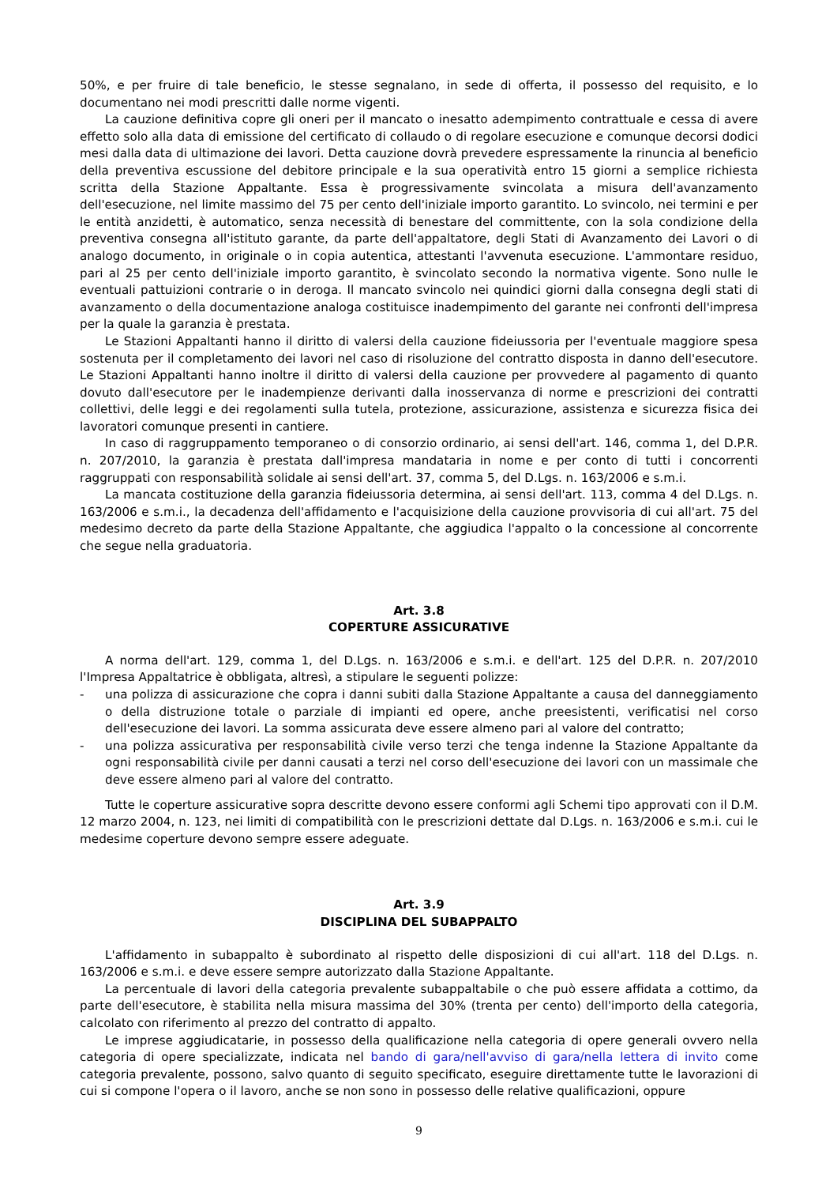50%, e per fruire di tale beneficio, le stesse segnalano, in sede di offerta, il possesso del requisito, e lo documentano nei modi prescritti dalle norme vigenti.
La cauzione definitiva copre gli oneri per il mancato o inesatto adempimento contrattuale e cessa di avere effetto solo alla data di emissione del certificato di collaudo o di regolare esecuzione e comunque decorsi dodici mesi dalla data di ultimazione dei lavori. Detta cauzione dovrà prevedere espressamente la rinuncia al beneficio della preventiva escussione del debitore principale e la sua operatività entro 15 giorni a semplice richiesta scritta della Stazione Appaltante. Essa è progressivamente svincolata a misura dell'avanzamento dell'esecuzione, nel limite massimo del 75 per cento dell'iniziale importo garantito. Lo svincolo, nei termini e per le entità anzidetti, è automatico, senza necessità di benestare del committente, con la sola condizione della preventiva consegna all'istituto garante, da parte dell'appaltatore, degli Stati di Avanzamento dei Lavori o di analogo documento, in originale o in copia autentica, attestanti l'avvenuta esecuzione. L'ammontare residuo, pari al 25 per cento dell'iniziale importo garantito, è svincolato secondo la normativa vigente. Sono nulle le eventuali pattuizioni contrarie o in deroga. Il mancato svincolo nei quindici giorni dalla consegna degli stati di avanzamento o della documentazione analoga costituisce inadempimento del garante nei confronti dell'impresa per la quale la garanzia è prestata.
Le Stazioni Appaltanti hanno il diritto di valersi della cauzione fideiussoria per l'eventuale maggiore spesa sostenuta per il completamento dei lavori nel caso di risoluzione del contratto disposta in danno dell'esecutore. Le Stazioni Appaltanti hanno inoltre il diritto di valersi della cauzione per provvedere al pagamento di quanto dovuto dall'esecutore per le inadempienze derivanti dalla inosservanza di norme e prescrizioni dei contratti collettivi, delle leggi e dei regolamenti sulla tutela, protezione, assicurazione, assistenza e sicurezza fisica dei lavoratori comunque presenti in cantiere.
In caso di raggruppamento temporaneo o di consorzio ordinario, ai sensi dell'art. 146, comma 1, del D.P.R. n. 207/2010, la garanzia è prestata dall'impresa mandataria in nome e per conto di tutti i concorrenti raggruppati con responsabilità solidale ai sensi dell'art. 37, comma 5, del D.Lgs. n. 163/2006 e s.m.i.
La mancata costituzione della garanzia fideiussoria determina, ai sensi dell'art. 113, comma 4 del D.Lgs. n. 163/2006 e s.m.i., la decadenza dell'affidamento e l'acquisizione della cauzione provvisoria di cui all'art. 75 del medesimo decreto da parte della Stazione Appaltante, che aggiudica l'appalto o la concessione al concorrente che segue nella graduatoria.
Art. 3.8
COPERTURE ASSICURATIVE
A norma dell'art. 129, comma 1, del D.Lgs. n. 163/2006 e s.m.i. e dell'art. 125 del D.P.R. n. 207/2010 l'Impresa Appaltatrice è obbligata, altresì, a stipulare le seguenti polizze:
- una polizza di assicurazione che copra i danni subiti dalla Stazione Appaltante a causa del danneggiamento o della distruzione totale o parziale di impianti ed opere, anche preesistenti, verificatisi nel corso dell'esecuzione dei lavori. La somma assicurata deve essere almeno pari al valore del contratto;
- una polizza assicurativa per responsabilità civile verso terzi che tenga indenne la Stazione Appaltante da ogni responsabilità civile per danni causati a terzi nel corso dell'esecuzione dei lavori con un massimale che deve essere almeno pari al valore del contratto.
Tutte le coperture assicurative sopra descritte devono essere conformi agli Schemi tipo approvati con il D.M. 12 marzo 2004, n. 123, nei limiti di compatibilità con le prescrizioni dettate dal D.Lgs. n. 163/2006 e s.m.i. cui le medesime coperture devono sempre essere adeguate.
Art. 3.9
DISCIPLINA DEL SUBAPPALTO
L'affidamento in subappalto è subordinato al rispetto delle disposizioni di cui all'art. 118 del D.Lgs. n. 163/2006 e s.m.i. e deve essere sempre autorizzato dalla Stazione Appaltante.
La percentuale di lavori della categoria prevalente subappaltabile o che può essere affidata a cottimo, da parte dell'esecutore, è stabilita nella misura massima del 30% (trenta per cento) dell'importo della categoria, calcolato con riferimento al prezzo del contratto di appalto.
Le imprese aggiudicatarie, in possesso della qualificazione nella categoria di opere generali ovvero nella categoria di opere specializzate, indicata nel bando di gara/nell'avviso di gara/nella lettera di invito come categoria prevalente, possono, salvo quanto di seguito specificato, eseguire direttamente tutte le lavorazioni di cui si compone l'opera o il lavoro, anche se non sono in possesso delle relative qualificazioni, oppure
9